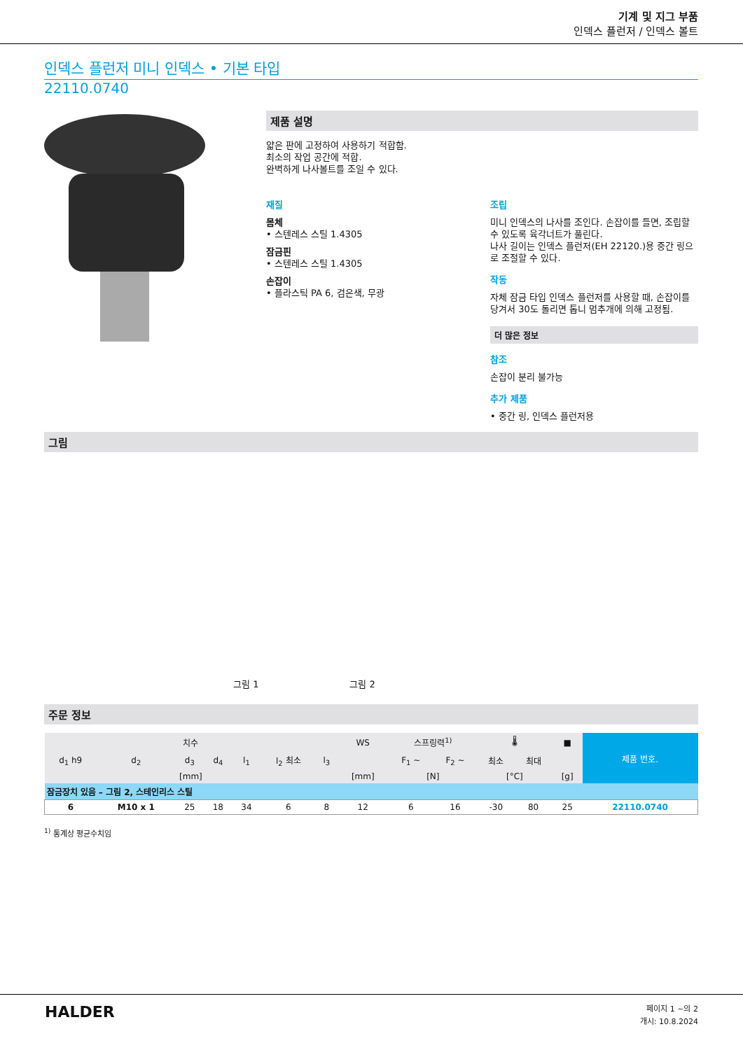기계 및 지그 부품
인덱스 플런저 / 인덱스 볼트
인덱스 플런저 미니 인덱스 • 기본 타입
22110.0740
제품 설명
얇은 판에 고정하여 사용하기 적합함.
최소의 작업 공간에 적합.
완벽하게 나사볼트를 조일 수 있다.
재질
몸체
• 스텐레스 스틸 1.4305
잠금핀
• 스텐레스 스틸 1.4305
손잡이
• 플라스틱 PA 6, 검은색, 무광
조립
미니 인덱스의 나사를 조인다. 손잡이를 들면, 조립할 수 있도록 육각너트가 풀린다.
나사 길이는 인덱스 플런저(EH 22120.)용 중간 링으로 조절할 수 있다.
작동
자체 잠금 타입 인덱스 플런저를 사용할 때, 손잡이를 당겨서 30도 돌리면 톱니 멈추개에 의해 고정됨.
더 많은 정보
참조
손잡이 분리 불가능
추가 제품
• 중간 링, 인덱스 플런저용
그림
그림 1
그림 2
주문 정보
| 치수 | | | | | | | WS | 스프링력<sup>1)</sup> | | 🌡 | | ■ | 제품 번호. |
| --- | --- | --- | --- | --- | --- | --- | --- | --- | --- | --- | --- | --- | --- |
| d<sub>1</sub> h9 | d<sub>2</sub> | d<sub>3</sub> | d<sub>4</sub> | l<sub>1</sub> | l<sub>2</sub> 최소 | l<sub>3</sub> | | F<sub>1</sub> ~ | F<sub>2</sub> ~ | 최소 | 최대 | | |
| [mm] | | | | | | | [mm] | [N] | | [°C] | | [g] | |
| 잠금장치 있음 – 그림 2, 스테인리스 스틸 | | | | | | | | | | | | | |
| 6 | M10 x 1 | 25 | 18 | 34 | 6 | 8 | 12 | 6 | 16 | -30 | 80 | 25 | 22110.0740 |
<sup>1)</sup> 통계상 평균수치임
HALDER
페이지 1 ~의 2
개시: 10.8.2024